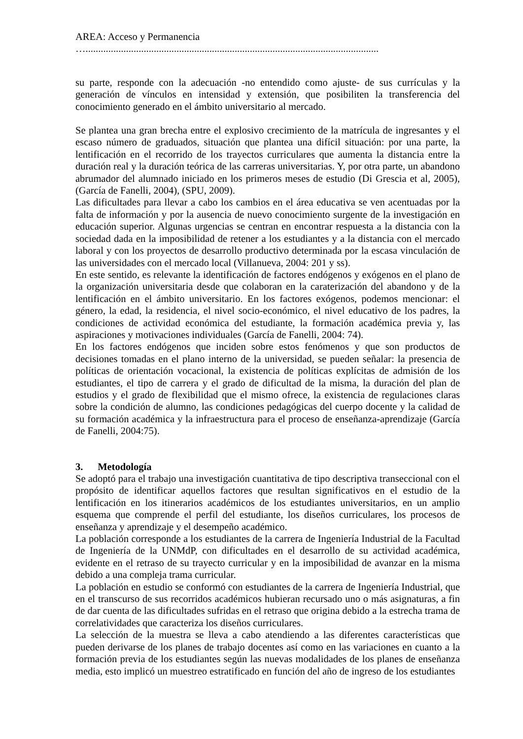AREA: Acceso y Permanencia
…....................................................................................................................
su parte, responde con la adecuación -no entendido como ajuste- de sus currículas y la generación de vínculos en intensidad y extensión, que posibiliten la transferencia del conocimiento generado en el ámbito universitario al mercado.
Se plantea una gran brecha entre el explosivo crecimiento de la matrícula de ingresantes y el escaso número de graduados, situación que plantea una difícil situación: por una parte, la lentificación en el recorrido de los trayectos curriculares que aumenta la distancia entre la duración real y la duración teórica de las carreras universitarias. Y, por otra parte, un abandono abrumador del alumnado iniciado en los primeros meses de estudio (Di Grescia et al, 2005), (García de Fanelli, 2004), (SPU, 2009).
Las dificultades para llevar a cabo los cambios en el área educativa se ven acentuadas por la falta de información y por la ausencia de nuevo conocimiento surgente de la investigación en educación superior. Algunas urgencias se centran en encontrar respuesta a la distancia con la sociedad dada en la imposibilidad de retener a los estudiantes y a la distancia con el mercado laboral y con los proyectos de desarrollo productivo determinada por la escasa vinculación de las universidades con el mercado local (Villanueva, 2004: 201 y ss).
En este sentido, es relevante la identificación de factores endógenos y exógenos en el plano de la organización universitaria desde que colaboran en la caraterización del abandono y de la lentificación en el ámbito universitario. En los factores exógenos, podemos mencionar: el género, la edad, la residencia, el nivel socio-económico, el nivel educativo de los padres, la condiciones de actividad económica del estudiante, la formación académica previa y, las aspiraciones y motivaciones individuales (García de Fanelli, 2004: 74).
En los factores endógenos que inciden sobre estos fenómenos y que son productos de decisiones tomadas en el plano interno de la universidad, se pueden señalar: la presencia de políticas de orientación vocacional, la existencia de políticas explícitas de admisión de los estudiantes, el tipo de carrera y el grado de dificultad de la misma, la duración del plan de estudios y el grado de flexibilidad que el mismo ofrece, la existencia de regulaciones claras sobre la condición de alumno, las condiciones pedagógicas del cuerpo docente y la calidad de su formación académica y la infraestructura para el proceso de enseñanza-aprendizaje (García de Fanelli, 2004:75).
3. Metodología
Se adoptó para el trabajo una investigación cuantitativa de tipo descriptiva transeccional con el propósito de identificar aquellos factores que resultan significativos en el estudio de la lentificación en los itinerarios académicos de los estudiantes universitarios, en un amplio esquema que comprende el perfil del estudiante, los diseños curriculares, los procesos de enseñanza y aprendizaje y el desempeño académico.
La población corresponde a los estudiantes de la carrera de Ingeniería Industrial de la Facultad de Ingeniería de la UNMdP, con dificultades en el desarrollo de su actividad académica, evidente en el retraso de su trayecto curricular y en la imposibilidad de avanzar en la misma debido a una compleja trama curricular.
La población en estudio se conformó con estudiantes de la carrera de Ingeniería Industrial, que en el transcurso de sus recorridos académicos hubieran recursado uno o más asignaturas, a fin de dar cuenta de las dificultades sufridas en el retraso que origina debido a la estrecha trama de correlatividades que caracteriza los diseños curriculares.
La selección de la muestra se lleva a cabo atendiendo a las diferentes características que pueden derivarse de los planes de trabajo docentes así como en las variaciones en cuanto a la formación previa de los estudiantes según las nuevas modalidades de los planes de enseñanza media, esto implicó un muestreo estratificado en función del año de ingreso de los estudiantes